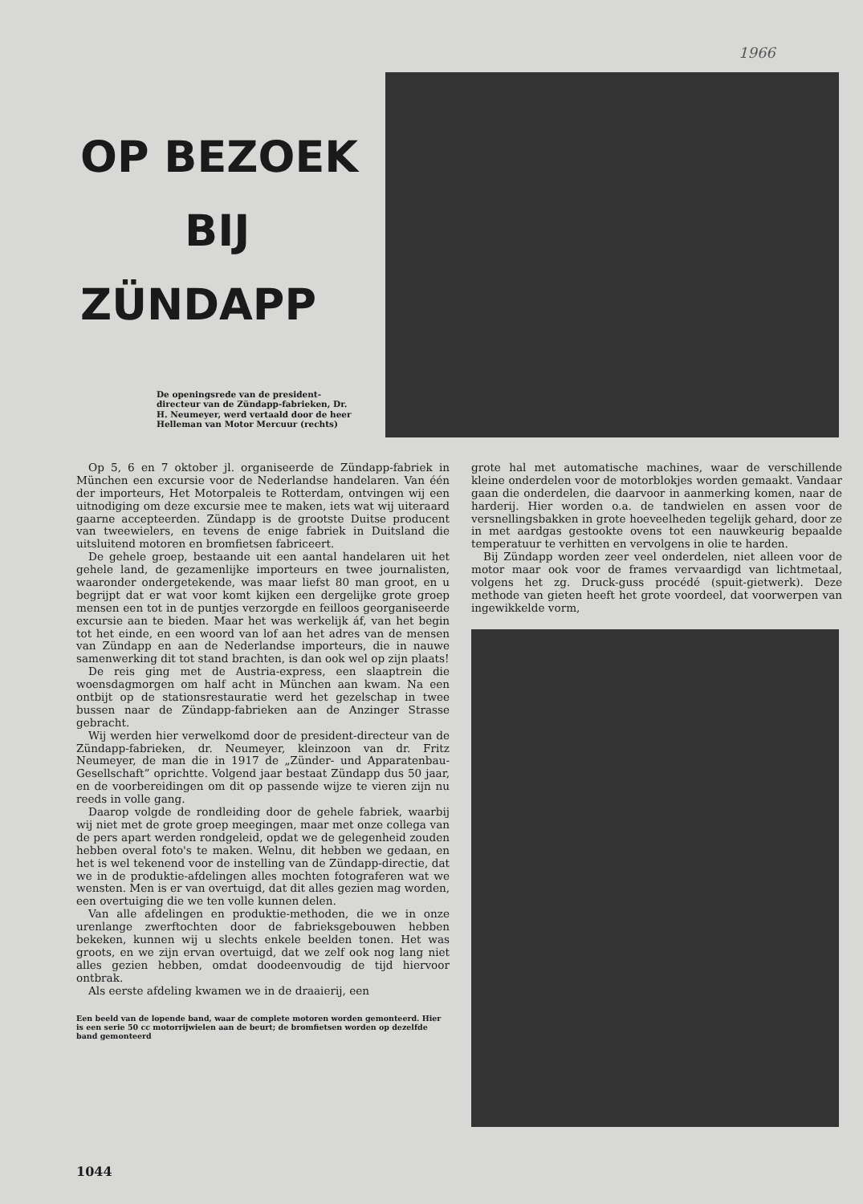1966
OP BEZOEK
BIJ
ZÜNDAPP
De openingsrede van de president-directeur van de Zündapp-fabrieken, Dr. H. Neumeyer, werd vertaald door de heer Helleman van Motor Mercuur (rechts)
Op 5, 6 en 7 oktober jl. organiseerde de Zündapp-fabriek in München een excursie voor de Nederlandse handelaren. Van één der importeurs, Het Motorpaleis te Rotterdam, ontvingen wij een uitnodiging om deze excursie mee te maken, iets wat wij uiteraard gaarne accepteerden. Zündapp is de grootste Duitse producent van tweewielers, en tevens de enige fabriek in Duitsland die uitsluitend motoren en bromfietsen fabriceert.
De gehele groep, bestaande uit een aantal handelaren uit het gehele land, de gezamenlijke importeurs en twee journalisten, waaronder ondergetekende, was maar liefst 80 man groot, en u begrijpt dat er wat voor komt kijken een dergelijke grote groep mensen een tot in de puntjes verzorgde en feilloos georganiseerde excursie aan te bieden. Maar het was werkelijk áf, van het begin tot het einde, en een woord van lof aan het adres van de mensen van Zündapp en aan de Nederlandse importeurs, die in nauwe samenwerking dit tot stand brachten, is dan ook wel op zijn plaats!
De reis ging met de Austria-express, een slaaptrein die woensdagmorgen om half acht in München aan kwam. Na een ontbijt op de stationsrestauratie werd het gezelschap in twee bussen naar de Zündapp-fabrieken aan de Anzinger Strasse gebracht.
Wij werden hier verwelkomd door de president-directeur van de Zündapp-fabrieken, dr. Neumeyer, kleinzoon van dr. Fritz Neumeyer, de man die in 1917 de „Zünder- und Apparatenbau-Gesellschaft” oprichtte. Volgend jaar bestaat Zündapp dus 50 jaar, en de voorbereidingen om dit op passende wijze te vieren zijn nu reeds in volle gang.
Daarop volgde de rondleiding door de gehele fabriek, waarbij wij niet met de grote groep meegingen, maar met onze collega van de pers apart werden rondgeleid, opdat we de gelegenheid zouden hebben overal foto's te maken. Welnu, dit hebben we gedaan, en het is wel tekenend voor de instelling van de Zündapp-directie, dat we in de produktie-afdelingen alles mochten fotograferen wat we wensten. Men is er van overtuigd, dat dit alles gezien mag worden, een overtuiging die we ten volle kunnen delen.
Van alle afdelingen en produktie-methoden, die we in onze urenlange zwerftochten door de fabrieksgebouwen hebben bekeken, kunnen wij u slechts enkele beelden tonen. Het was groots, en we zijn ervan overtuigd, dat we zelf ook nog lang niet alles gezien hebben, omdat doodeenvoudig de tijd hiervoor ontbrak.
Als eerste afdeling kwamen we in de draaierij, een
Een beeld van de lopende band, waar de complete motoren worden gemonteerd. Hier is een serie 50 cc motorrijwielen aan de beurt; de bromfietsen worden op dezelfde band gemonteerd
grote hal met automatische machines, waar de verschillende kleine onderdelen voor de motorblokjes worden gemaakt. Vandaar gaan die onderdelen, die daarvoor in aanmerking komen, naar de harderij. Hier worden o.a. de tandwielen en assen voor de versnellingsbakken in grote hoeveelheden tegelijk gehard, door ze in met aardgas gestookte ovens tot een nauwkeurig bepaalde temperatuur te verhitten en vervolgens in olie te harden.
Bij Zündapp worden zeer veel onderdelen, niet alleen voor de motor maar ook voor de frames vervaardigd van lichtmetaal, volgens het zg. Druck-guss procédé (spuit-gietwerk). Deze methode van gieten heeft het grote voordeel, dat voorwerpen van ingewikkelde vorm,
1044